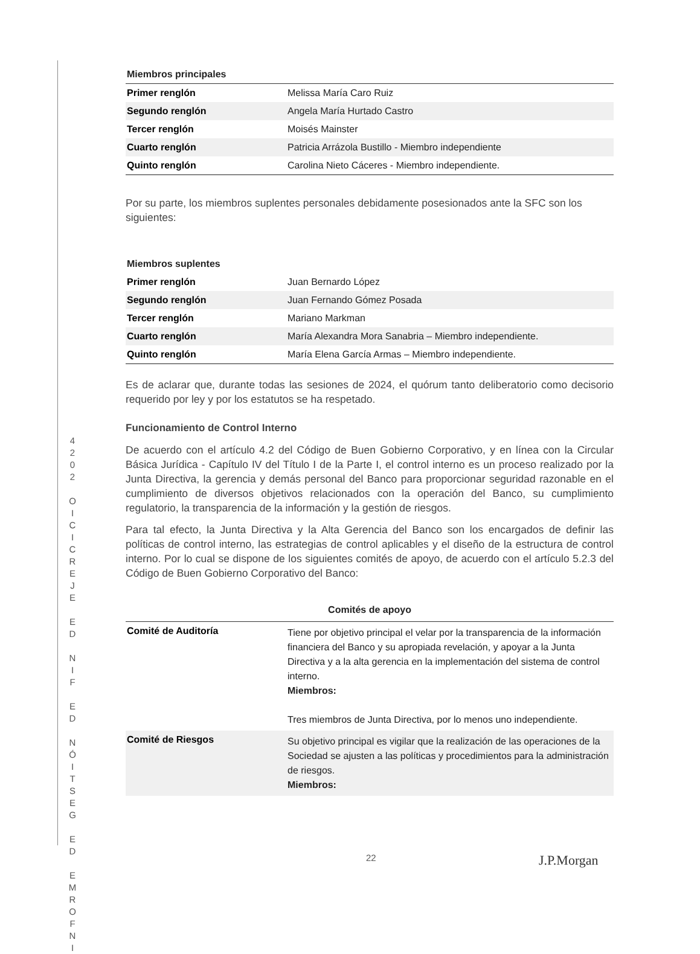4
2
0
2
O
I
C
I
C
R
E
J
E
E
D
N
I
F
E
D
N
Ó
I
T
S
E
G
E
D
E
M
R
O
F
N
I
| Miembros principales | |
| --- | --- |
| Primer renglón | Melissa María Caro Ruiz |
| Segundo renglón | Angela María Hurtado Castro |
| Tercer renglón | Moisés Mainster |
| Cuarto renglón | Patricia Arrázola Bustillo - Miembro independiente |
| Quinto renglón | Carolina Nieto Cáceres - Miembro independiente. |
Por su parte, los miembros suplentes personales debidamente posesionados ante la SFC son los siguientes:
| Miembros suplentes | |
| --- | --- |
| Primer renglón | Juan Bernardo López |
| Segundo renglón | Juan Fernando Gómez Posada |
| Tercer renglón | Mariano Markman |
| Cuarto renglón | María Alexandra Mora Sanabria – Miembro independiente. |
| Quinto renglón | María Elena García Armas – Miembro independiente. |
Es de aclarar que, durante todas las sesiones de 2024, el quórum tanto deliberatorio como decisorio requerido por ley y por los estatutos se ha respetado.
Funcionamiento de Control Interno
De acuerdo con el artículo 4.2 del Código de Buen Gobierno Corporativo, y en línea con la Circular Básica Jurídica - Capítulo IV del Título I de la Parte I, el control interno es un proceso realizado por la Junta Directiva, la gerencia y demás personal del Banco para proporcionar seguridad razonable en el cumplimiento de diversos objetivos relacionados con la operación del Banco, su cumplimiento regulatorio, la transparencia de la información y la gestión de riesgos.
Para tal efecto, la Junta Directiva y la Alta Gerencia del Banco son los encargados de definir las políticas de control interno, las estrategias de control aplicables y el diseño de la estructura de control interno. Por lo cual se dispone de los siguientes comités de apoyo, de acuerdo con el artículo 5.2.3 del Código de Buen Gobierno Corporativo del Banco:
| Comités de apoyo | |
| --- | --- |
| Comité de Auditoría | Tiene por objetivo principal el velar por la transparencia de la información financiera del Banco y su apropiada revelación, y apoyar a la Junta Directiva y a la alta gerencia en la implementación del sistema de control interno. Miembros: Tres miembros de Junta Directiva, por lo menos uno independiente. |
| Comité de Riesgos | Su objetivo principal es vigilar que la realización de las operaciones de la Sociedad se ajusten a las políticas y procedimientos para la administración de riesgos. Miembros: |
22 J.P.Morgan